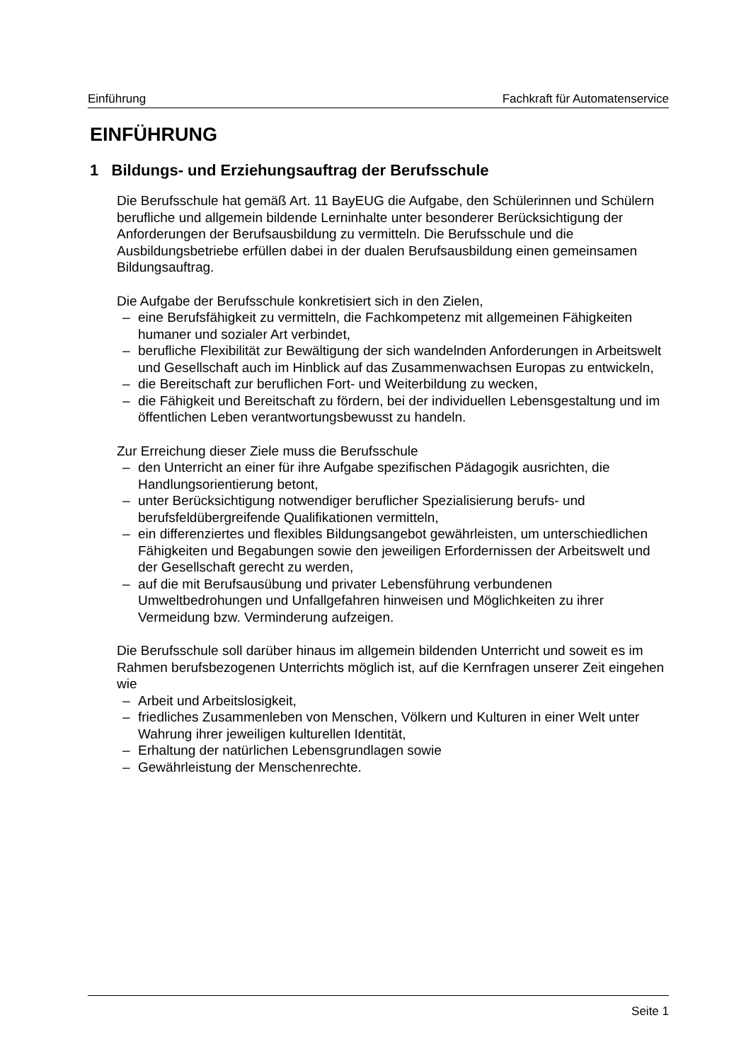Einführung Fachkraft für Automatenservice
EINFÜHRUNG
1 Bildungs- und Erziehungsauftrag der Berufsschule
Die Berufsschule hat gemäß Art. 11 BayEUG die Aufgabe, den Schülerinnen und Schülern berufliche und allgemein bildende Lerninhalte unter besonderer Berücksichtigung der Anforderungen der Berufsausbildung zu vermitteln. Die Berufsschule und die Ausbildungsbetriebe erfüllen dabei in der dualen Berufsausbildung einen gemeinsamen Bildungsauftrag.
Die Aufgabe der Berufsschule konkretisiert sich in den Zielen,
– eine Berufsfähigkeit zu vermitteln, die Fachkompetenz mit allgemeinen Fähigkeiten humaner und sozialer Art verbindet,
– berufliche Flexibilität zur Bewältigung der sich wandelnden Anforderungen in Arbeitswelt und Gesellschaft auch im Hinblick auf das Zusammenwachsen Europas zu entwickeln,
– die Bereitschaft zur beruflichen Fort- und Weiterbildung zu wecken,
– die Fähigkeit und Bereitschaft zu fördern, bei der individuellen Lebensgestaltung und im öffentlichen Leben verantwortungsbewusst zu handeln.
Zur Erreichung dieser Ziele muss die Berufsschule
– den Unterricht an einer für ihre Aufgabe spezifischen Pädagogik ausrichten, die Handlungsorientierung betont,
– unter Berücksichtigung notwendiger beruflicher Spezialisierung berufs- und berufsfeldübergreifende Qualifikationen vermitteln,
– ein differenziertes und flexibles Bildungsangebot gewährleisten, um unterschiedlichen Fähigkeiten und Begabungen sowie den jeweiligen Erfordernissen der Arbeitswelt und der Gesellschaft gerecht zu werden,
– auf die mit Berufsausübung und privater Lebensführung verbundenen Umweltbedrohungen und Unfallgefahren hinweisen und Möglichkeiten zu ihrer Vermeidung bzw. Verminderung aufzeigen.
Die Berufsschule soll darüber hinaus im allgemein bildenden Unterricht und soweit es im Rahmen berufsbezogenen Unterrichts möglich ist, auf die Kernfragen unserer Zeit eingehen wie
– Arbeit und Arbeitslosigkeit,
– friedliches Zusammenleben von Menschen, Völkern und Kulturen in einer Welt unter Wahrung ihrer jeweiligen kulturellen Identität,
– Erhaltung der natürlichen Lebensgrundlagen sowie
– Gewährleistung der Menschenrechte.
Seite 1